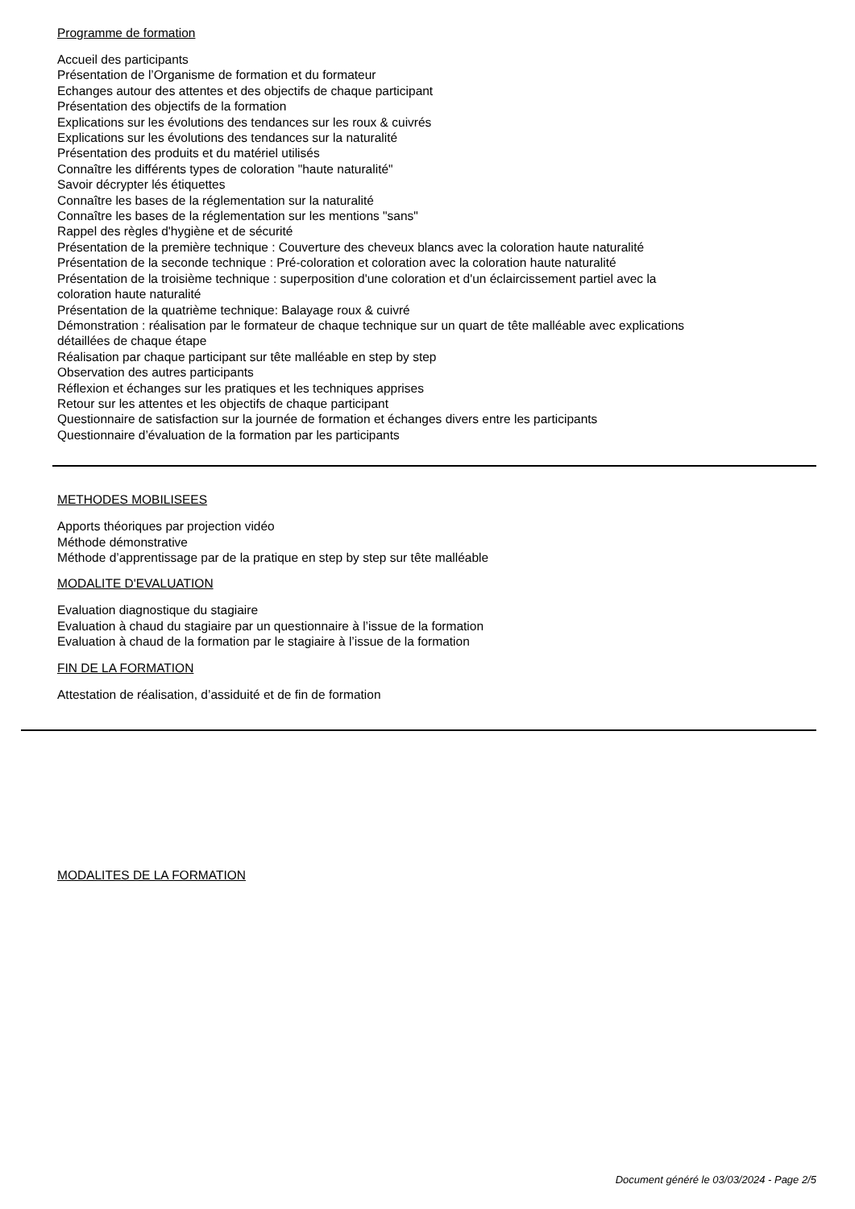Programme de formation
Accueil des participants
Présentation de l’Organisme de formation et du formateur
Echanges autour des attentes et des objectifs de chaque participant
Présentation des objectifs de la formation
Explications sur les évolutions des tendances sur les roux & cuivrés
Explications sur les évolutions des tendances sur la naturalité
Présentation des produits et du matériel utilisés
Connaître les différents types de coloration "haute naturalité"
Savoir décrypter lés étiquettes
Connaître les bases de la réglementation sur la naturalité
Connaître les bases de la réglementation sur les mentions "sans"
Rappel des règles d'hygiène et de sécurité
Présentation de la première technique : Couverture des cheveux blancs avec la coloration haute naturalité
Présentation de la seconde technique : Pré-coloration et coloration avec la coloration haute naturalité
Présentation de la troisième technique : superposition d'une coloration et d'un éclaircissement partiel avec la coloration haute naturalité
Présentation de la quatrième technique: Balayage roux & cuivré
Démonstration : réalisation par le formateur de chaque technique sur un quart de tête malléable avec explications détaillées de chaque étape
Réalisation par chaque participant sur tête malléable en step by step
Observation des autres participants
Réflexion et échanges sur les pratiques et les techniques apprises
Retour sur les attentes et les objectifs de chaque participant
Questionnaire de satisfaction sur la journée de formation et échanges divers entre les participants
Questionnaire d’évaluation de la formation par les participants
METHODES MOBILISEES
Apports théoriques par projection vidéo
Méthode démonstrative
Méthode d’apprentissage par de la pratique en step by step sur tête malléable
MODALITE D'EVALUATION
Evaluation diagnostique du stagiaire
Evaluation à chaud du stagiaire par un questionnaire à l’issue de la formation
Evaluation à chaud de la formation par le stagiaire à l’issue de la formation
FIN DE LA FORMATION
Attestation de réalisation, d’assiduité et de fin de formation
MODALITES DE LA FORMATION
Document généré le 03/03/2024 - Page 2/5